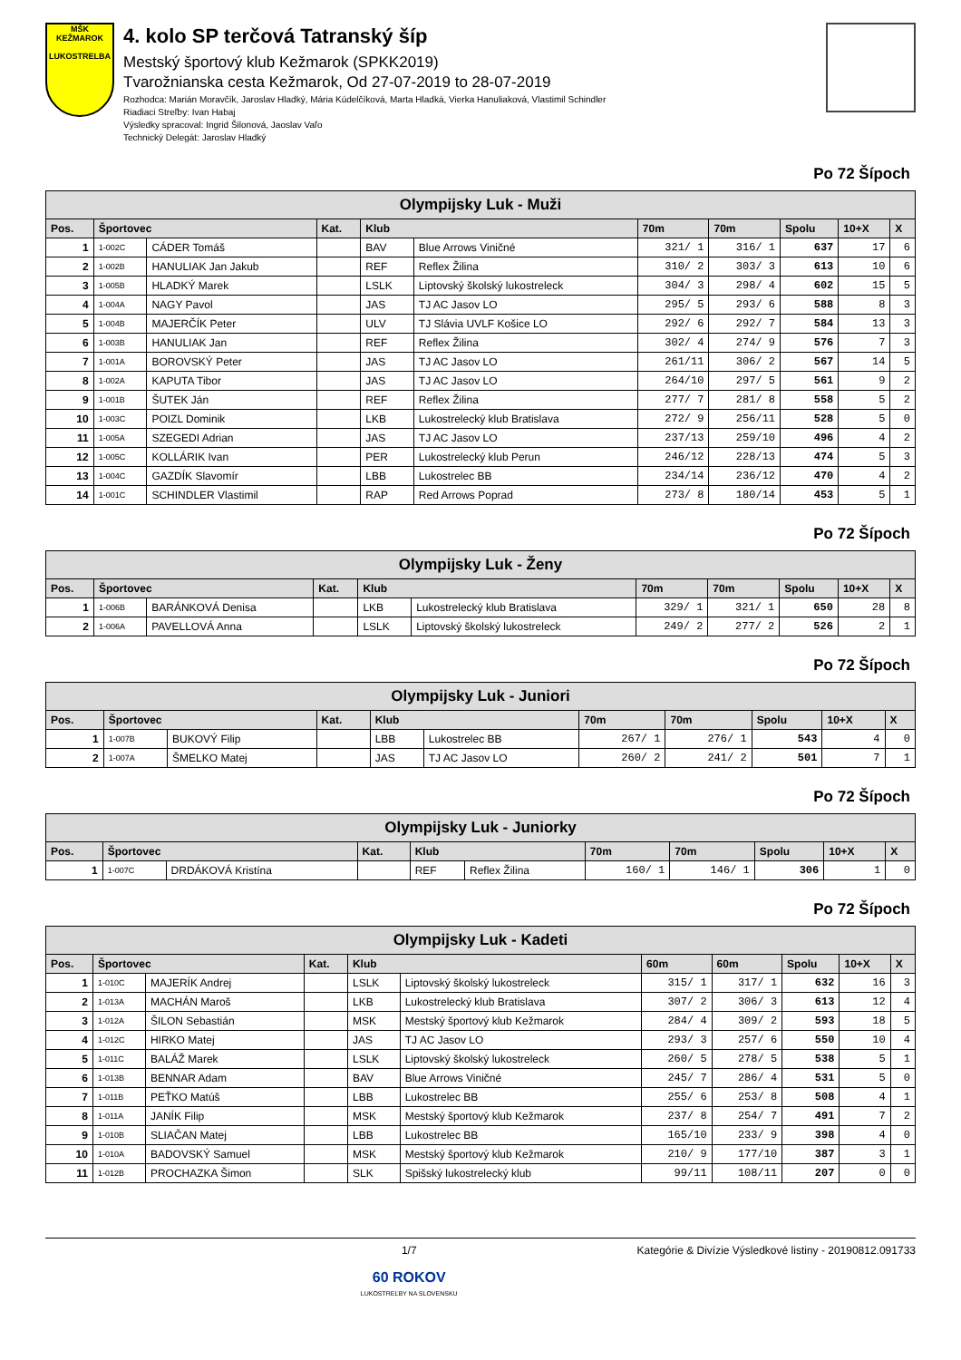MŠK KEŽMAROK
LUKOSTRELBA
4. kolo SP terčová Tatranský šíp
Mestský športový klub Kežmarok (SPKK2019)
Tvarožnianska cesta Kežmarok, Od 27-07-2019 to 28-07-2019
Rozhodca: Marián Moravčík, Jaroslav Hladký, Mária Kúdelčíková, Marta Hladká, Vierka Hanuliaková, Vlastimil Schindler
Riadiaci Streľby: Ivan Habaj
Výsledky spracoval: Ingrid Šilonová, Jaoslav Vaľo
Technický Delegát: Jaroslav Hladký
Po 72 Šípoch
| Olympijsky Luk - Muži | | | | | | | | | | |
| --- | --- | --- | --- | --- | --- | --- | --- | --- | --- | --- |
| Pos. | Športovec | | Kat. | Klub | | 70m | 70m | Spolu | 10+X | X |
| 1 | 1-002C | CÁDER Tomáš | | BAV | Blue Arrows Viničné | 321/ 1 | 316/ 1 | 637 | 17 | 6 |
| 2 | 1-002B | HANULIAK Jan Jakub | | REF | Reflex Žilina | 310/ 2 | 303/ 3 | 613 | 10 | 6 |
| 3 | 1-005B | HLADKÝ Marek | | LSLK | Liptovský školský lukostreleck | 304/ 3 | 298/ 4 | 602 | 15 | 5 |
| 4 | 1-004A | NAGY Pavol | | JAS | TJ AC Jasov LO | 295/ 5 | 293/ 6 | 588 | 8 | 3 |
| 5 | 1-004B | MAJERČÍK Peter | | ULV | TJ Slávia UVLF Košice LO | 292/ 6 | 292/ 7 | 584 | 13 | 3 |
| 6 | 1-003B | HANULIAK Jan | | REF | Reflex Žilina | 302/ 4 | 274/ 9 | 576 | 7 | 3 |
| 7 | 1-001A | BOROVSKÝ Peter | | JAS | TJ AC Jasov LO | 261/11 | 306/ 2 | 567 | 14 | 5 |
| 8 | 1-002A | KAPUTA Tibor | | JAS | TJ AC Jasov LO | 264/10 | 297/ 5 | 561 | 9 | 2 |
| 9 | 1-001B | ŠUTEK Ján | | REF | Reflex Žilina | 277/ 7 | 281/ 8 | 558 | 5 | 2 |
| 10 | 1-003C | POIZL Dominik | | LKB | Lukostrelecký klub Bratislava | 272/ 9 | 256/11 | 528 | 5 | 0 |
| 11 | 1-005A | SZEGEDI Adrian | | JAS | TJ AC Jasov LO | 237/13 | 259/10 | 496 | 4 | 2 |
| 12 | 1-005C | KOLLÁRIK Ivan | | PER | Lukostrelecký klub Perun | 246/12 | 228/13 | 474 | 5 | 3 |
| 13 | 1-004C | GAZDÍK Slavomír | | LBB | Lukostrelec BB | 234/14 | 236/12 | 470 | 4 | 2 |
| 14 | 1-001C | SCHINDLER Vlastimil | | RAP | Red Arrows Poprad | 273/ 8 | 180/14 | 453 | 5 | 1 |
Po 72 Šípoch
| Olympijsky Luk - Ženy | | | | | | | | | | |
| --- | --- | --- | --- | --- | --- | --- | --- | --- | --- | --- |
| Pos. | Športovec | | Kat. | Klub | | 70m | 70m | Spolu | 10+X | X |
| 1 | 1-006B | BARÁNKOVÁ Denisa | | LKB | Lukostrelecký klub Bratislava | 329/ 1 | 321/ 1 | 650 | 28 | 8 |
| 2 | 1-006A | PAVELLOVÁ Anna | | LSLK | Liptovský školský lukostreleck | 249/ 2 | 277/ 2 | 526 | 2 | 1 |
Po 72 Šípoch
| Olympijsky Luk - Juniori | | | | | | | | | | |
| --- | --- | --- | --- | --- | --- | --- | --- | --- | --- | --- |
| Pos. | Športovec | | Kat. | Klub | | 70m | 70m | Spolu | 10+X | X |
| 1 | 1-007B | BUKOVÝ Filip | | LBB | Lukostrelec BB | 267/ 1 | 276/ 1 | 543 | 4 | 0 |
| 2 | 1-007A | ŠMELKO Matej | | JAS | TJ AC Jasov LO | 260/ 2 | 241/ 2 | 501 | 7 | 1 |
Po 72 Šípoch
| Olympijsky Luk - Juniorky | | | | | | | | | | |
| --- | --- | --- | --- | --- | --- | --- | --- | --- | --- | --- |
| Pos. | Športovec | | Kat. | Klub | | 70m | 70m | Spolu | 10+X | X |
| 1 | 1-007C | DRDÁKOVÁ Kristína | | REF | Reflex Žilina | 160/ 1 | 146/ 1 | 306 | 1 | 0 |
Po 72 Šípoch
| Olympijsky Luk - Kadeti | | | | | | | | | | |
| --- | --- | --- | --- | --- | --- | --- | --- | --- | --- | --- |
| Pos. | Športovec | | Kat. | Klub | | 60m | 60m | Spolu | 10+X | X |
| 1 | 1-010C | MAJERÍK Andrej | | LSLK | Liptovský školský lukostreleck | 315/ 1 | 317/ 1 | 632 | 16 | 3 |
| 2 | 1-013A | MACHÁN Maroš | | LKB | Lukostrelecký klub Bratislava | 307/ 2 | 306/ 3 | 613 | 12 | 4 |
| 3 | 1-012A | ŠILON Sebastián | | MSK | Mestský športový klub Kežmarok | 284/ 4 | 309/ 2 | 593 | 18 | 5 |
| 4 | 1-012C | HIRKO Matej | | JAS | TJ AC Jasov LO | 293/ 3 | 257/ 6 | 550 | 10 | 4 |
| 5 | 1-011C | BALÁŽ Marek | | LSLK | Liptovský školský lukostreleck | 260/ 5 | 278/ 5 | 538 | 5 | 1 |
| 6 | 1-013B | BENNAR Adam | | BAV | Blue Arrows Viničné | 245/ 7 | 286/ 4 | 531 | 5 | 0 |
| 7 | 1-011B | PEŤKO Matúš | | LBB | Lukostrelec BB | 255/ 6 | 253/ 8 | 508 | 4 | 1 |
| 8 | 1-011A | JANÍK Filip | | MSK | Mestský športový klub Kežmarok | 237/ 8 | 254/ 7 | 491 | 7 | 2 |
| 9 | 1-010B | SLIAČAN Matej | | LBB | Lukostrelec BB | 165/10 | 233/ 9 | 398 | 4 | 0 |
| 10 | 1-010A | BADOVSKÝ Samuel | | MSK | Mestský športový klub Kežmarok | 210/ 9 | 177/10 | 387 | 3 | 1 |
| 11 | 1-012B | PROCHAZKA Šimon | | SLK | Spišský lukostrelecký klub | 99/11 | 108/11 | 207 | 0 | 0 |
1/7
60 ROKOV
LUKOSTREĽBY NA SLOVENSKU
Kategórie & Divízie Výsledkové listiny - 20190812.091733